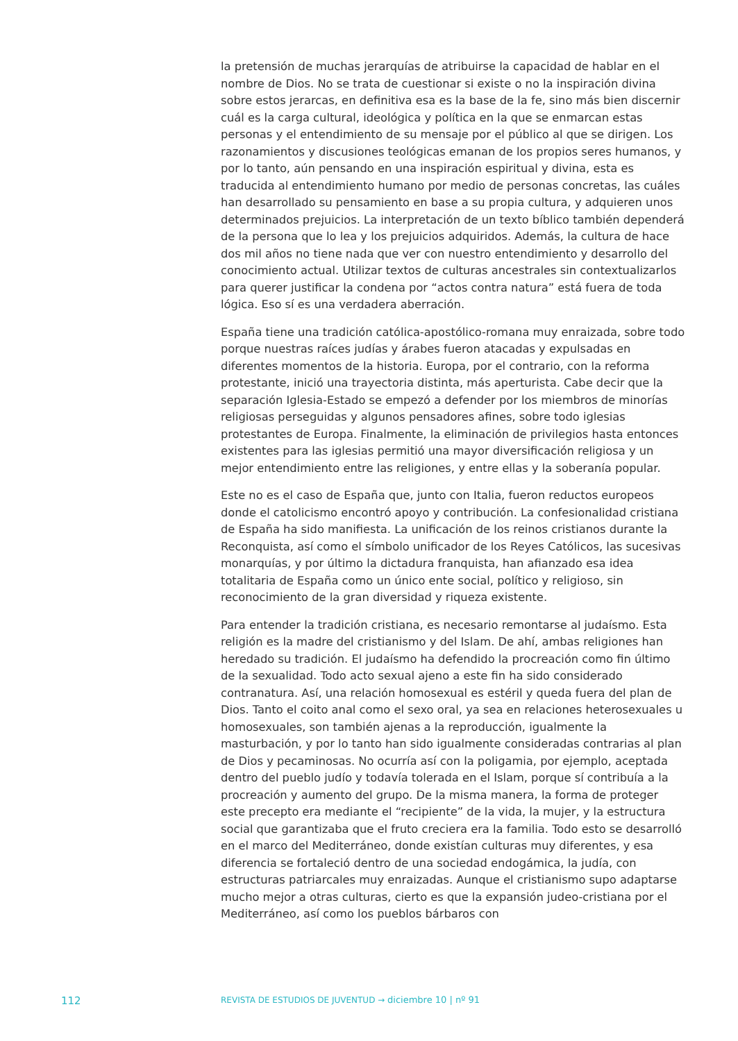la pretensión de muchas jerarquías de atribuirse la capacidad de hablar en el nombre de Dios. No se trata de cuestionar si existe o no la inspiración divina sobre estos jerarcas, en definitiva esa es la base de la fe, sino más bien discernir cuál es la carga cultural, ideológica y política en la que se enmarcan estas personas y el entendimiento de su mensaje por el público al que se dirigen. Los razonamientos y discusiones teológicas emanan de los propios seres humanos, y por lo tanto, aún pensando en una inspiración espiritual y divina, esta es traducida al entendimiento humano por medio de personas concretas, las cuáles han desarrollado su pensamiento en base a su propia cultura, y adquieren unos determinados prejuicios. La interpretación de un texto bíblico también dependerá de la persona que lo lea y los prejuicios adquiridos. Además, la cultura de hace dos mil años no tiene nada que ver con nuestro entendimiento y desarrollo del conocimiento actual. Utilizar textos de culturas ancestrales sin contextualizarlos para querer justificar la condena por “actos contra natura” está fuera de toda lógica. Eso sí es una verdadera aberración.
España tiene una tradición católica-apostólico-romana muy enraizada, sobre todo porque nuestras raíces judías y árabes fueron atacadas y expulsadas en diferentes momentos de la historia. Europa, por el contrario, con la reforma protestante, inició una trayectoria distinta, más aperturista. Cabe decir que la separación Iglesia-Estado se empezó a defender por los miembros de minorías religiosas perseguidas y algunos pensadores afines, sobre todo iglesias protestantes de Europa. Finalmente, la eliminación de privilegios hasta entonces existentes para las iglesias permitió una mayor diversificación religiosa y un mejor entendimiento entre las religiones, y entre ellas y la soberanía popular.
Este no es el caso de España que, junto con Italia, fueron reductos europeos donde el catolicismo encontró apoyo y contribución. La confesionalidad cristiana de España ha sido manifiesta. La unificación de los reinos cristianos durante la Reconquista, así como el símbolo unificador de los Reyes Católicos, las sucesivas monarquías, y por último la dictadura franquista, han afianzado esa idea totalitaria de España como un único ente social, político y religioso, sin reconocimiento de la gran diversidad y riqueza existente.
Para entender la tradición cristiana, es necesario remontarse al judaísmo. Esta religión es la madre del cristianismo y del Islam. De ahí, ambas religiones han heredado su tradición. El judaísmo ha defendido la procreación como fin último de la sexualidad. Todo acto sexual ajeno a este fin ha sido considerado contranatura. Así, una relación homosexual es estéril y queda fuera del plan de Dios. Tanto el coito anal como el sexo oral, ya sea en relaciones heterosexuales u homosexuales, son también ajenas a la reproducción, igualmente la masturbación, y por lo tanto han sido igualmente consideradas contrarias al plan de Dios y pecaminosas. No ocurría así con la poligamia, por ejemplo, aceptada dentro del pueblo judío y todavía tolerada en el Islam, porque sí contribuía a la procreación y aumento del grupo. De la misma manera, la forma de proteger este precepto era mediante el “recipiente” de la vida, la mujer, y la estructura social que garantizaba que el fruto creciera era la familia. Todo esto se desarrolló en el marco del Mediterráneo, donde existían culturas muy diferentes, y esa diferencia se fortaleció dentro de una sociedad endogámica, la judía, con estructuras patriarcales muy enraizadas. Aunque el cristianismo supo adaptarse mucho mejor a otras culturas, cierto es que la expansión judeo-cristiana por el Mediterráneo, así como los pueblos bárbaros con
112 REVISTA DE ESTUDIOS DE JUVENTUD → diciembre 10 | nº 91